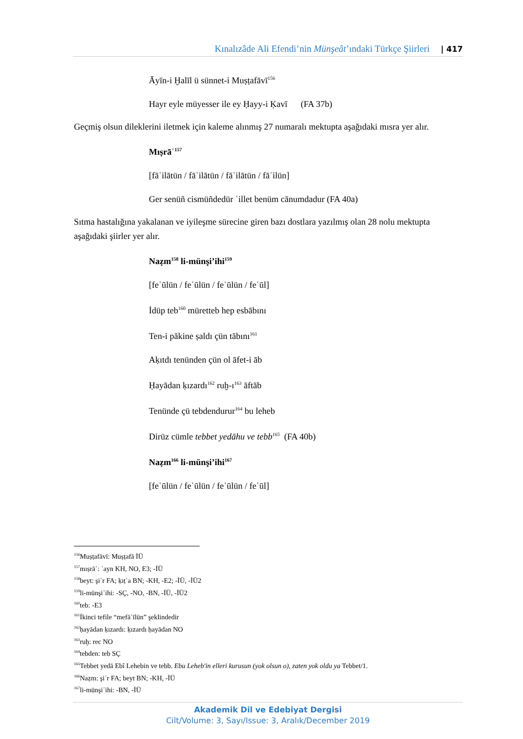Kınalızâde Ali Efendi’nin Münşeât’ındaki Türkçe Şiirleri | 417
Āyīn-i Ḫalīl ü sünnet-i Muṣṭafāvī<sup>156</sup>
Hayr eyle müyesser ile ey Ḥayy-i Ḳavī (FA 37b)
Geçmiş olsun dileklerini iletmek için kaleme alınmış 27 numaralı mektupta aşağıdaki mısra yer alır.
Mıṣrāʿ<sup>157</sup>
[fāʿilātün / fāʿilātün / fāʿilātün / fāʿilün]
Ger senüñ cismüñdedür ʿillet benüm cānumdadur (FA 40a)
Sıtma hastalığına yakalanan ve iyileşme sürecine giren bazı dostlara yazılmış olan 28 nolu mektupta aşağıdaki şiirler yer alır.
Naẓm<sup>158</sup> li-münşi’ihi<sup>159</sup>
[feʿūlün / feʿūlün / feʿūlün / feʿūl]
İdüp teb<sup>160</sup> müretteb hep esbābını
Ten-i pākine ṣaldı çün tābını<sup>161</sup>
Aḳıtdı tenünden çün ol āfet-i āb
Ḥayādan ḳızardı<sup>162</sup> ruḫ-ı<sup>163</sup> āftāb
Tenünde çü tebdendurur<sup>164</sup> bu leheb
Dirüz cümle tebbet yedāhu ve tebb<sup>165</sup> (FA 40b)
Naẓm<sup>166</sup> li-münşi’ihi<sup>167</sup>
[feʿūlün / feʿūlün / feʿūlün / feʿūl]
<sup>156</sup> Muṣṭafāvī: Muṣṭafā İÜ
<sup>157</sup> mıṣrāʿ: ʿayn KH, NO, E3; -İÜ
<sup>158</sup> beyt: şiʿr FA; ḳıṭʿa BN; -KH, -E2; -İÜ, -İÜ2
<sup>159</sup> li-münşiʾihi: -SÇ, -NO, -BN, -İÜ, -İÜ2
<sup>160</sup> teb: -E3
<sup>161</sup> İkinci tefile “mefāʿīlün” şeklindedir
<sup>162</sup> ḥayādan ḳızardı: ḳızardı ḥayādan NO
<sup>163</sup> ruḫ: rec NO
<sup>164</sup> tebden: teb SÇ
<sup>165</sup> Tebbet yedā Ebî Lehebin ve tebb. Ebu Leheb'in elleri kurusun (yok olsun o), zaten yok oldu ya Tebbet/1.
<sup>166</sup>Naẓm: şiʿr FA; beyt BN; -KH, -İÜ
<sup>167</sup> li-münşiʾihi: -BN, -İÜ
Akademik Dil ve Edebiyat Dergisi
Cilt/Volume: 3, Sayı/Issue: 3, Aralık/December 2019